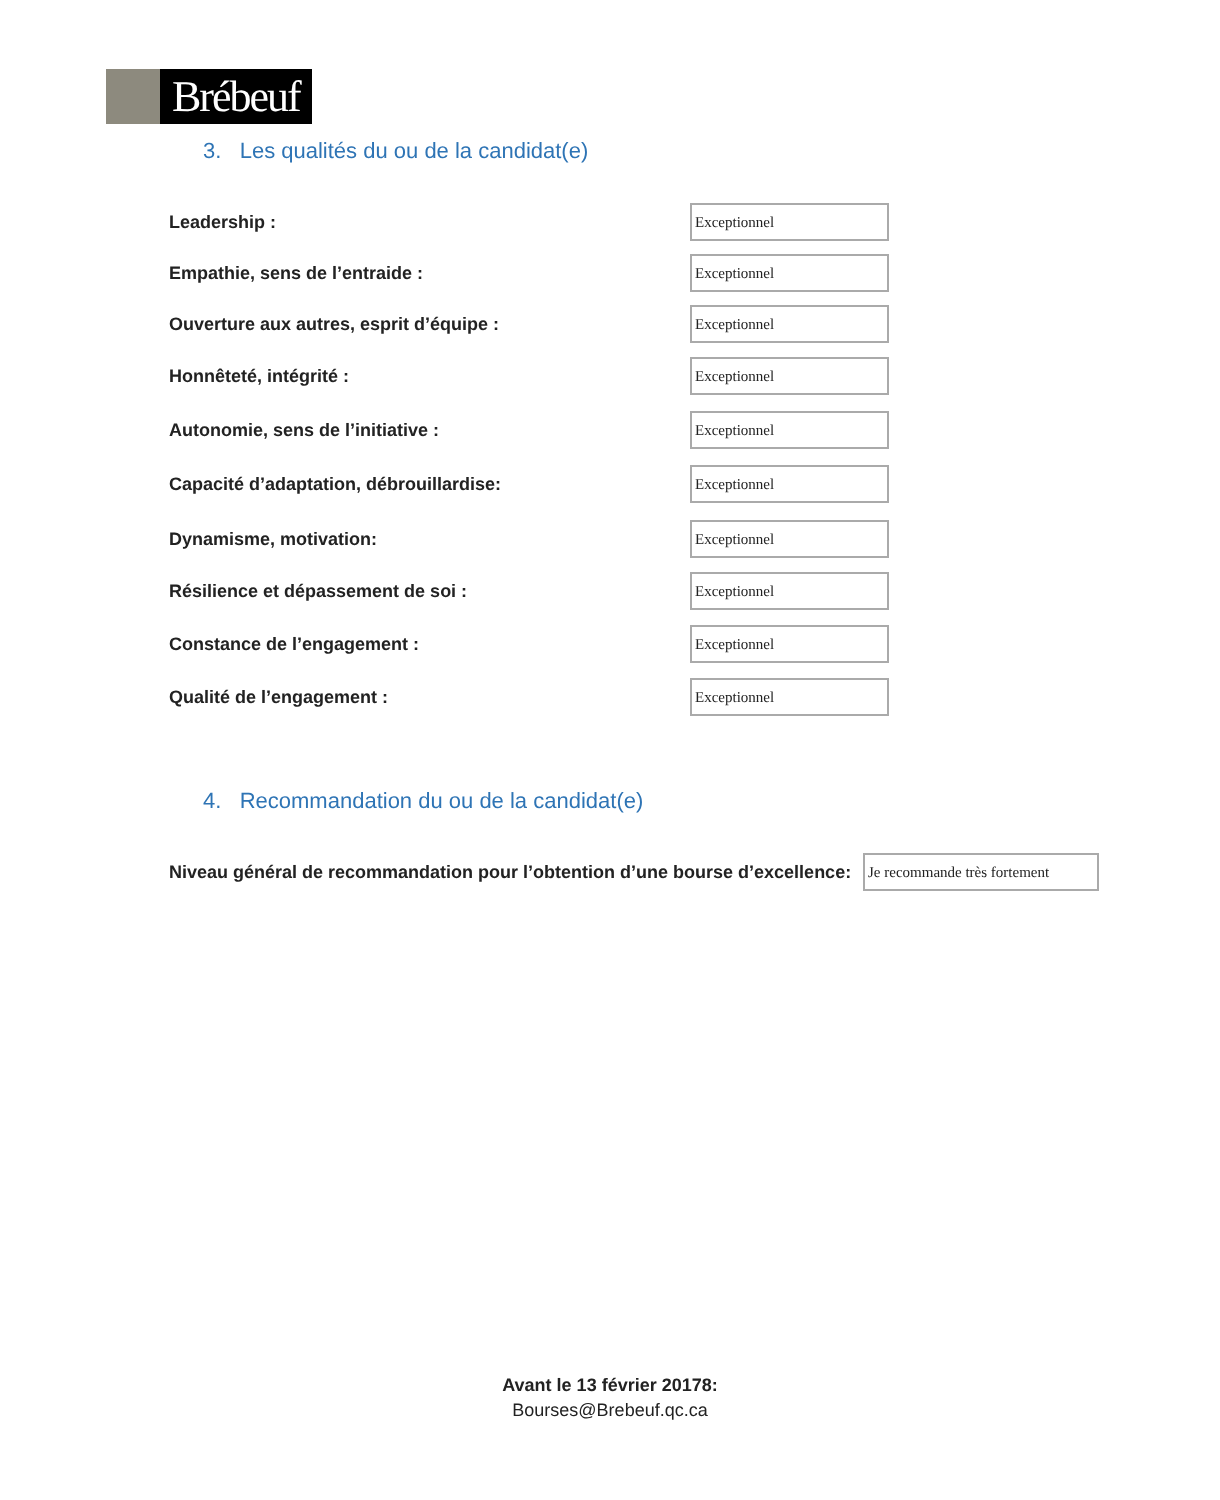Brébeuf
3. Les qualités du ou de la candidat(e)
Leadership :
Exceptionnel
Empathie, sens de l’entraide :
Exceptionnel
Ouverture aux autres, esprit d’équipe :
Exceptionnel
Honnêteté, intégrité :
Exceptionnel
Autonomie, sens de l’initiative :
Exceptionnel
Capacité d’adaptation, débrouillardise:
Exceptionnel
Dynamisme, motivation:
Exceptionnel
Résilience et dépassement de soi :
Exceptionnel
Constance de l’engagement :
Exceptionnel
Qualité de l’engagement :
Exceptionnel
4. Recommandation du ou de la candidat(e)
Niveau général de recommandation pour l’obtention d’une bourse d’excellence:
Je recommande très fortement
Avant le 13 février 20178:
Bourses@Brebeuf.qc.ca